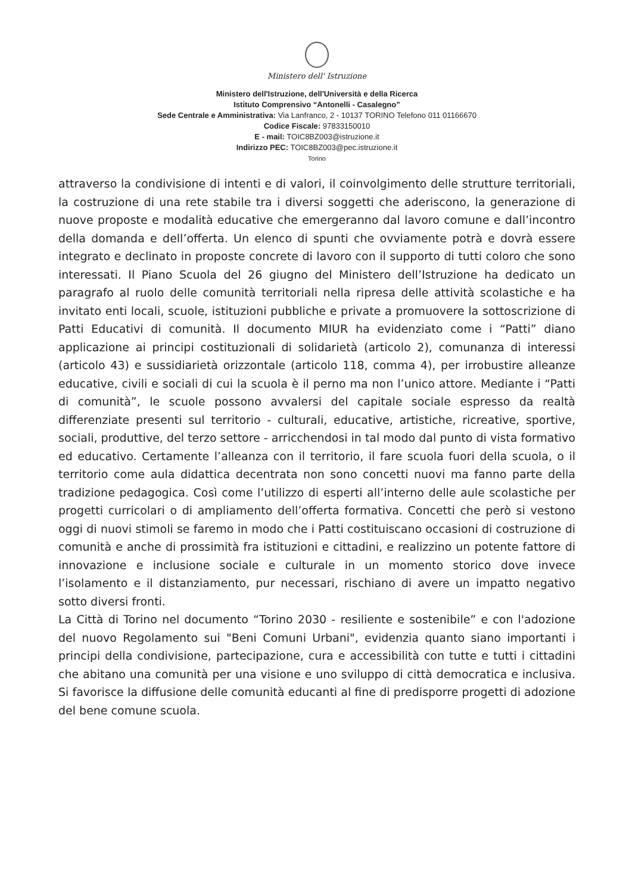Ministero dell' Istruzione
Ministero dell'Istruzione, dell'Università e della Ricerca
Istituto Comprensivo “Antonelli - Casalegno”
Sede Centrale e Amministrativa: Via Lanfranco, 2 - 10137 TORINO Telefono 011 01166670
Codice Fiscale: 97833150010
E - mail: TOIC8BZ003@istruzione.it
Indirizzo PEC: TOIC8BZ003@pec.istruzione.it
Torino
attraverso la condivisione di intenti e di valori, il coinvolgimento delle strutture territoriali, la costruzione di una rete stabile tra i diversi soggetti che aderiscono, la generazione di nuove proposte e modalità educative che emergeranno dal lavoro comune e dall’incontro della domanda e dell’offerta. Un elenco di spunti che ovviamente potrà e dovrà essere integrato e declinato in proposte concrete di lavoro con il supporto di tutti coloro che sono interessati. Il Piano Scuola del 26 giugno del Ministero dell’Istruzione ha dedicato un paragrafo al ruolo delle comunità territoriali nella ripresa delle attività scolastiche e ha invitato enti locali, scuole, istituzioni pubbliche e private a promuovere la sottoscrizione di Patti Educativi di comunità. Il documento MIUR ha evidenziato come i “Patti” diano applicazione ai principi costituzionali di solidarietà (articolo 2), comunanza di interessi (articolo 43) e sussidiarietà orizzontale (articolo 118, comma 4), per irrobustire alleanze educative, civili e sociali di cui la scuola è il perno ma non l’unico attore. Mediante i “Patti di comunità”, le scuole possono avvalersi del capitale sociale espresso da realtà differenziate presenti sul territorio - culturali, educative, artistiche, ricreative, sportive, sociali, produttive, del terzo settore - arricchendosi in tal modo dal punto di vista formativo ed educativo. Certamente l’alleanza con il territorio, il fare scuola fuori della scuola, o il territorio come aula didattica decentrata non sono concetti nuovi ma fanno parte della tradizione pedagogica. Così come l’utilizzo di esperti all’interno delle aule scolastiche per progetti curricolari o di ampliamento dell’offerta formativa. Concetti che però si vestono oggi di nuovi stimoli se faremo in modo che i Patti costituiscano occasioni di costruzione di comunità e anche di prossimità fra istituzioni e cittadini, e realizzino un potente fattore di innovazione e inclusione sociale e culturale in un momento storico dove invece l’isolamento e il distanziamento, pur necessari, rischiano di avere un impatto negativo sotto diversi fronti.
La Città di Torino nel documento “Torino 2030 - resiliente e sostenibile” e con l'adozione del nuovo Regolamento sui "Beni Comuni Urbani", evidenzia quanto siano importanti i principi della condivisione, partecipazione, cura e accessibilità con tutte e tutti i cittadini che abitano una comunità per una visione e uno sviluppo di città democratica e inclusiva. Si favorisce la diffusione delle comunità educanti al fine di predisporre progetti di adozione del bene comune scuola.